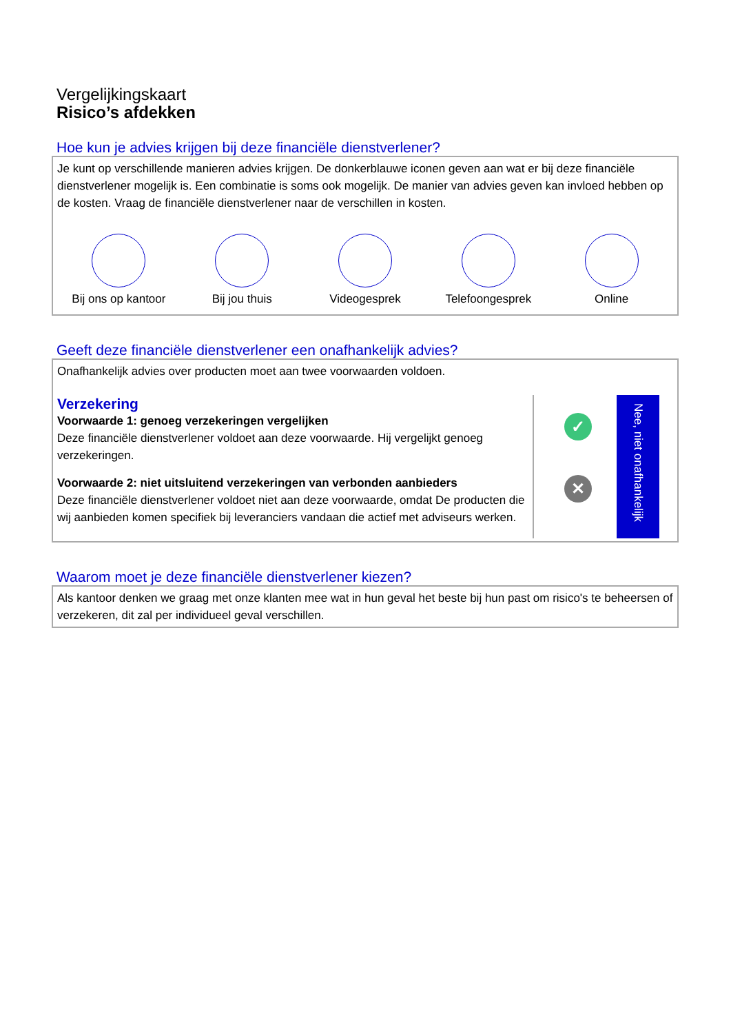Vergelijkingskaart
Risico’s afdekken
Hoe kun je advies krijgen bij deze financiële dienstverlener?
Je kunt op verschillende manieren advies krijgen. De donkerblauwe iconen geven aan wat er bij deze financiële dienstverlener mogelijk is. Een combinatie is soms ook mogelijk. De manier van advies geven kan invloed hebben op de kosten. Vraag de financiële dienstverlener naar de verschillen in kosten.
Bij ons op kantoor
Bij jou thuis Videogesprek Telefoongesprek Online
Geeft deze financiële dienstverlener een onafhankelijk advies?
Onafhankelijk advies over producten moet aan twee voorwaarden voldoen.
Verzekering
Voorwaarde 1: genoeg verzekeringen vergelijken
Deze financiële dienstverlener voldoet aan deze voorwaarde. Hij vergelijkt genoeg verzekeringen.
Voorwaarde 2: niet uitsluitend verzekeringen van verbonden aanbieders
Deze financiële dienstverlener voldoet niet aan deze voorwaarde, omdat De producten die wij aanbieden komen specifiek bij leveranciers vandaan die actief met adviseurs werken.
✓
✕
Nee, niet onafhankelijk
Waarom moet je deze financiële dienstverlener kiezen?
Als kantoor denken we graag met onze klanten mee wat in hun geval het beste bij hun past om risico's te beheersen of verzekeren, dit zal per individueel geval verschillen.